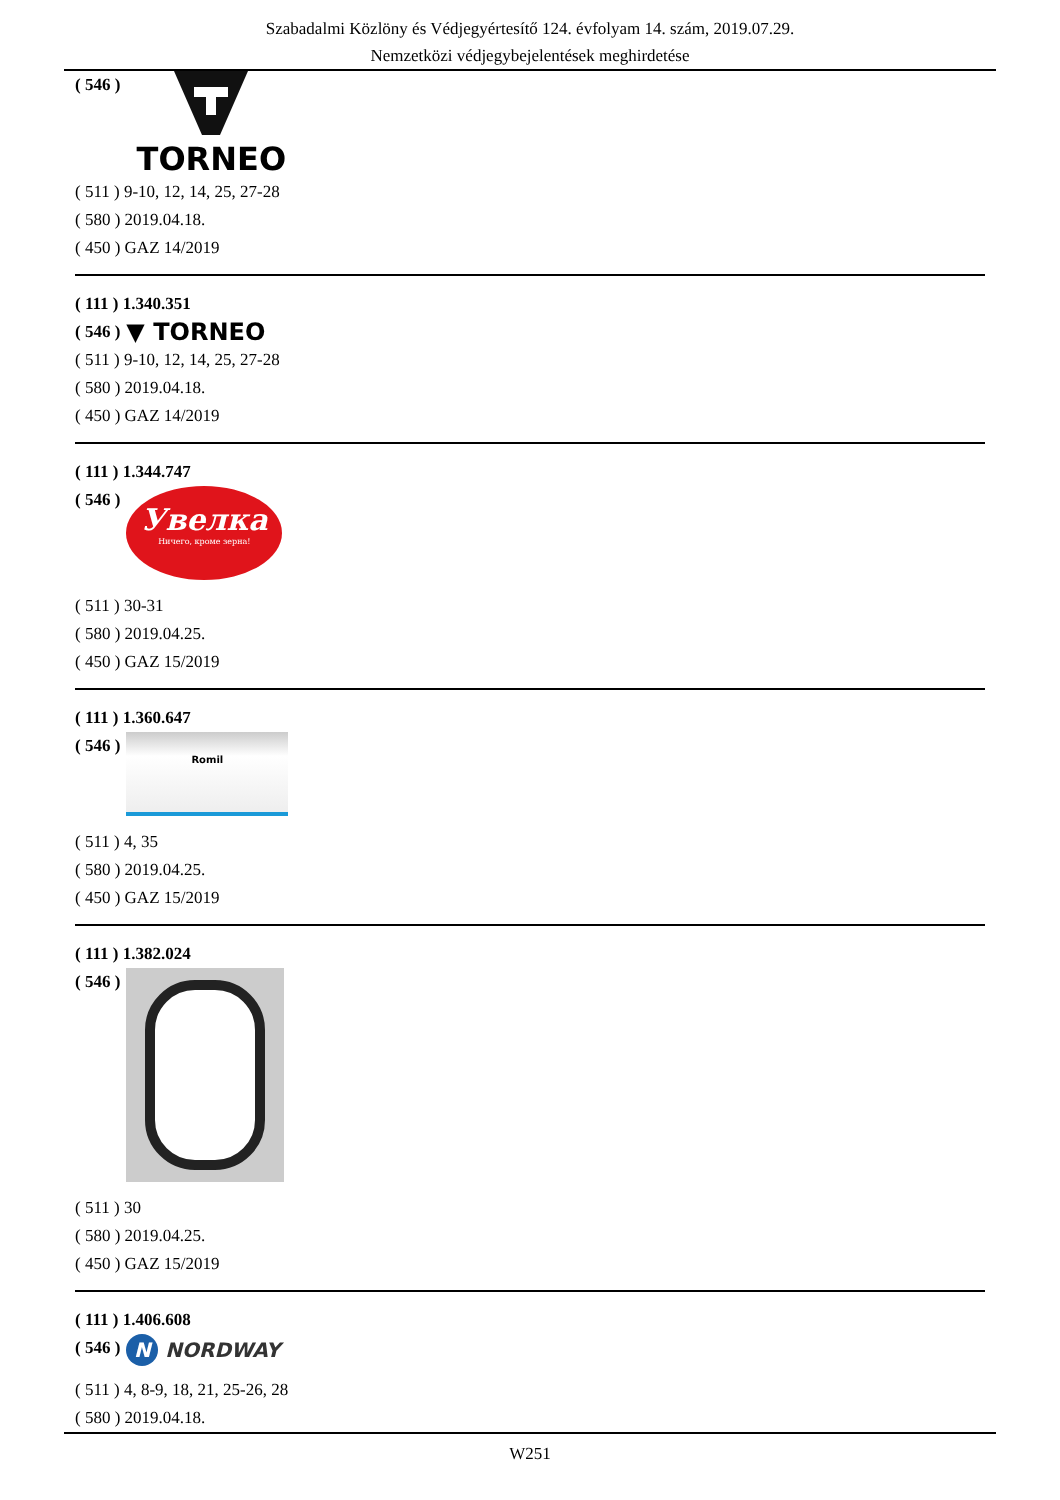Szabadalmi Közlöny és Védjegyértesítő 124. évfolyam 14. szám, 2019.07.29.
Nemzetközi védjegybejelentések meghirdetése
( 546 )
TORNEO
( 511 ) 9-10, 12, 14, 25, 27-28
( 580 ) 2019.04.18.
( 450 ) GAZ 14/2019
( 111 ) 1.340.351
( 546 )
▼ TORNEO
( 511 ) 9-10, 12, 14, 25, 27-28
( 580 ) 2019.04.18.
( 450 ) GAZ 14/2019
( 111 ) 1.344.747
( 546 )
Увелка
Ничего, кроме зерна!
( 511 ) 30-31
( 580 ) 2019.04.25.
( 450 ) GAZ 15/2019
( 111 ) 1.360.647
( 546 )
Romil
( 511 ) 4, 35
( 580 ) 2019.04.25.
( 450 ) GAZ 15/2019
( 111 ) 1.382.024
( 546 )
( 511 ) 30
( 580 ) 2019.04.25.
( 450 ) GAZ 15/2019
( 111 ) 1.406.608
( 546 )
N NORDWAY
( 511 ) 4, 8-9, 18, 21, 25-26, 28
( 580 ) 2019.04.18.
W251